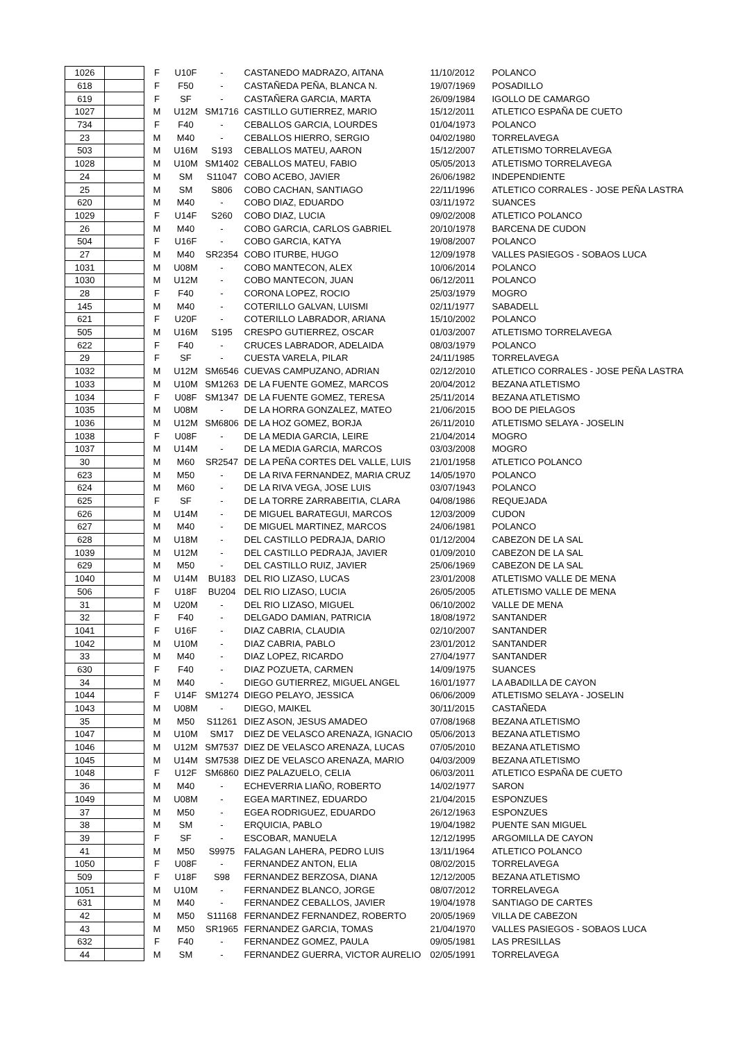| 1026 | | F | U10F | - | CASTANEDO MADRAZO, AITANA | 11/10/2012 | POLANCO |
| 618 | | F | F50 | - | CASTAÑEDA PEÑA, BLANCA N. | 19/07/1969 | POSADILLO |
| 619 | | F | SF | - | CASTAÑERA GARCIA, MARTA | 26/09/1984 | IGOLLO DE CAMARGO |
| 1027 | | M | U12M | SM1716 | CASTILLO GUTIERREZ, MARIO | 15/12/2011 | ATLETICO ESPAÑA DE CUETO |
| 734 | | F | F40 | - | CEBALLOS GARCIA, LOURDES | 01/04/1973 | POLANCO |
| 23 | | M | M40 | - | CEBALLOS HIERRO, SERGIO | 04/02/1980 | TORRELAVEGA |
| 503 | | M | U16M | S193 | CEBALLOS MATEU, AARON | 15/12/2007 | ATLETISMO TORRELAVEGA |
| 1028 | | M | U10M | SM1402 | CEBALLOS MATEU, FABIO | 05/05/2013 | ATLETISMO TORRELAVEGA |
| 24 | | M | SM | S11047 | COBO ACEBO, JAVIER | 26/06/1982 | INDEPENDIENTE |
| 25 | | M | SM | S806 | COBO CACHAN, SANTIAGO | 22/11/1996 | ATLETICO CORRALES - JOSE PEÑA LASTRA |
| 620 | | M | M40 | - | COBO DIAZ, EDUARDO | 03/11/1972 | SUANCES |
| 1029 | | F | U14F | S260 | COBO DIAZ, LUCIA | 09/02/2008 | ATLETICO POLANCO |
| 26 | | M | M40 | - | COBO GARCIA, CARLOS GABRIEL | 20/10/1978 | BARCENA DE CUDON |
| 504 | | F | U16F | - | COBO GARCIA, KATYA | 19/08/2007 | POLANCO |
| 27 | | M | M40 | SR2354 | COBO ITURBE, HUGO | 12/09/1978 | VALLES PASIEGOS - SOBAOS LUCA |
| 1031 | | M | U08M | - | COBO MANTECON, ALEX | 10/06/2014 | POLANCO |
| 1030 | | M | U12M | - | COBO MANTECON, JUAN | 06/12/2011 | POLANCO |
| 28 | | F | F40 | - | CORONA LOPEZ, ROCIO | 25/03/1979 | MOGRO |
| 145 | | M | M40 | - | COTERILLO GALVAN, LUISMI | 02/11/1977 | SABADELL |
| 621 | | F | U20F | - | COTERILLO LABRADOR, ARIANA | 15/10/2002 | POLANCO |
| 505 | | M | U16M | S195 | CRESPO GUTIERREZ, OSCAR | 01/03/2007 | ATLETISMO TORRELAVEGA |
| 622 | | F | F40 | - | CRUCES LABRADOR, ADELAIDA | 08/03/1979 | POLANCO |
| 29 | | F | SF | - | CUESTA VARELA, PILAR | 24/11/1985 | TORRELAVEGA |
| 1032 | | M | U12M | SM6546 | CUEVAS CAMPUZANO, ADRIAN | 02/12/2010 | ATLETICO CORRALES - JOSE PEÑA LASTRA |
| 1033 | | M | U10M | SM1263 | DE LA FUENTE GOMEZ, MARCOS | 20/04/2012 | BEZANA ATLETISMO |
| 1034 | | F | U08F | SM1347 | DE LA FUENTE GOMEZ, TERESA | 25/11/2014 | BEZANA ATLETISMO |
| 1035 | | M | U08M | - | DE LA HORRA GONZALEZ, MATEO | 21/06/2015 | BOO DE PIELAGOS |
| 1036 | | M | U12M | SM6806 | DE LA HOZ GOMEZ, BORJA | 26/11/2010 | ATLETISMO SELAYA - JOSELIN |
| 1038 | | F | U08F | - | DE LA MEDIA GARCIA, LEIRE | 21/04/2014 | MOGRO |
| 1037 | | M | U14M | - | DE LA MEDIA GARCIA, MARCOS | 03/03/2008 | MOGRO |
| 30 | | M | M60 | SR2547 | DE LA PEÑA CORTES DEL VALLE, LUIS | 21/01/1958 | ATLETICO POLANCO |
| 623 | | M | M50 | - | DE LA RIVA FERNANDEZ, MARIA CRUZ | 14/05/1970 | POLANCO |
| 624 | | M | M60 | - | DE LA RIVA VEGA, JOSE LUIS | 03/07/1943 | POLANCO |
| 625 | | F | SF | - | DE LA TORRE ZARRABEITIA, CLARA | 04/08/1986 | REQUEJADA |
| 626 | | M | U14M | - | DE MIGUEL BARATEGUI, MARCOS | 12/03/2009 | CUDON |
| 627 | | M | M40 | - | DE MIGUEL MARTINEZ, MARCOS | 24/06/1981 | POLANCO |
| 628 | | M | U18M | - | DEL CASTILLO PEDRAJA, DARIO | 01/12/2004 | CABEZON DE LA SAL |
| 1039 | | M | U12M | - | DEL CASTILLO PEDRAJA, JAVIER | 01/09/2010 | CABEZON DE LA SAL |
| 629 | | M | M50 | - | DEL CASTILLO RUIZ, JAVIER | 25/06/1969 | CABEZON DE LA SAL |
| 1040 | | M | U14M | BU183 | DEL RIO LIZASO, LUCAS | 23/01/2008 | ATLETISMO VALLE DE MENA |
| 506 | | F | U18F | BU204 | DEL RIO LIZASO, LUCIA | 26/05/2005 | ATLETISMO VALLE DE MENA |
| 31 | | M | U20M | - | DEL RIO LIZASO, MIGUEL | 06/10/2002 | VALLE DE MENA |
| 32 | | F | F40 | - | DELGADO DAMIAN, PATRICIA | 18/08/1972 | SANTANDER |
| 1041 | | F | U16F | - | DIAZ CABRIA, CLAUDIA | 02/10/2007 | SANTANDER |
| 1042 | | M | U10M | - | DIAZ CABRIA, PABLO | 23/01/2012 | SANTANDER |
| 33 | | M | M40 | - | DIAZ LOPEZ, RICARDO | 27/04/1977 | SANTANDER |
| 630 | | F | F40 | - | DIAZ POZUETA, CARMEN | 14/09/1975 | SUANCES |
| 34 | | M | M40 | - | DIEGO GUTIERREZ, MIGUEL ANGEL | 16/01/1977 | LA ABADILLA DE CAYON |
| 1044 | | F | U14F | SM1274 | DIEGO PELAYO, JESSICA | 06/06/2009 | ATLETISMO SELAYA - JOSELIN |
| 1043 | | M | U08M | - | DIEGO, MAIKEL | 30/11/2015 | CASTAÑEDA |
| 35 | | M | M50 | S11261 | DIEZ ASON, JESUS AMADEO | 07/08/1968 | BEZANA ATLETISMO |
| 1047 | | M | U10M | SM17 | DIEZ DE VELASCO ARENAZA, IGNACIO | 05/06/2013 | BEZANA ATLETISMO |
| 1046 | | M | U12M | SM7537 | DIEZ DE VELASCO ARENAZA, LUCAS | 07/05/2010 | BEZANA ATLETISMO |
| 1045 | | M | U14M | SM7538 | DIEZ DE VELASCO ARENAZA, MARIO | 04/03/2009 | BEZANA ATLETISMO |
| 1048 | | F | U12F | SM6860 | DIEZ PALAZUELO, CELIA | 06/03/2011 | ATLETICO ESPAÑA DE CUETO |
| 36 | | M | M40 | - | ECHEVERRIA LIAÑO, ROBERTO | 14/02/1977 | SARON |
| 1049 | | M | U08M | - | EGEA MARTINEZ, EDUARDO | 21/04/2015 | ESPONZUES |
| 37 | | M | M50 | - | EGEA RODRIGUEZ, EDUARDO | 26/12/1963 | ESPONZUES |
| 38 | | M | SM | - | ERQUICIA, PABLO | 19/04/1982 | PUENTE SAN MIGUEL |
| 39 | | F | SF | - | ESCOBAR, MANUELA | 12/12/1995 | ARGOMILLA DE CAYON |
| 41 | | M | M50 | S9975 | FALAGAN LAHERA, PEDRO LUIS | 13/11/1964 | ATLETICO POLANCO |
| 1050 | | F | U08F | - | FERNANDEZ ANTON, ELIA | 08/02/2015 | TORRELAVEGA |
| 509 | | F | U18F | S98 | FERNANDEZ BERZOSA, DIANA | 12/12/2005 | BEZANA ATLETISMO |
| 1051 | | M | U10M | - | FERNANDEZ BLANCO, JORGE | 08/07/2012 | TORRELAVEGA |
| 631 | | M | M40 | - | FERNANDEZ CEBALLOS, JAVIER | 19/04/1978 | SANTIAGO DE CARTES |
| 42 | | M | M50 | S11168 | FERNANDEZ FERNANDEZ, ROBERTO | 20/05/1969 | VILLA DE CABEZON |
| 43 | | M | M50 | SR1965 | FERNANDEZ GARCIA, TOMAS | 21/04/1970 | VALLES PASIEGOS - SOBAOS LUCA |
| 632 | | F | F40 | - | FERNANDEZ GOMEZ, PAULA | 09/05/1981 | LAS PRESILLAS |
| 44 | | M | SM | - | FERNANDEZ GUERRA, VICTOR AURELIO | 02/05/1991 | TORRELAVEGA |